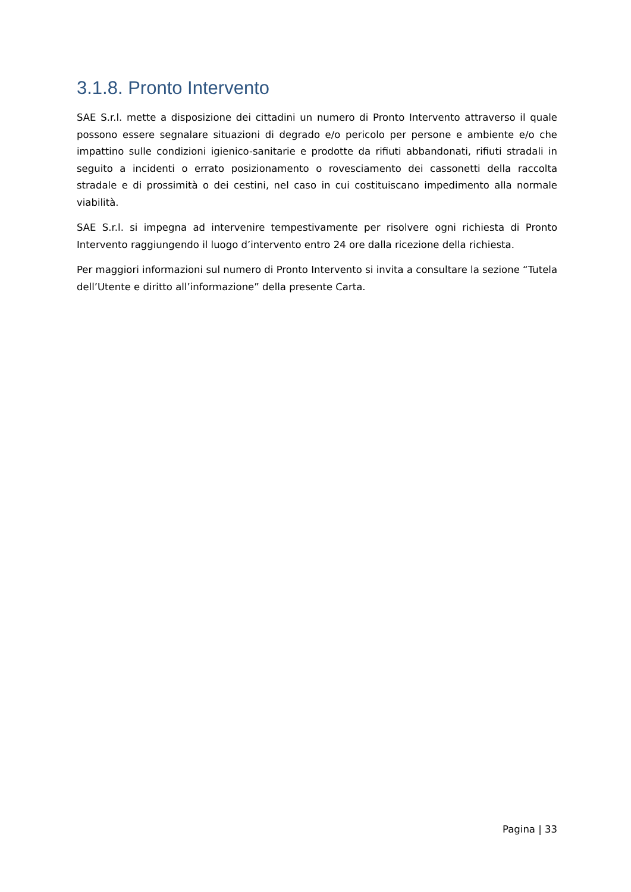3.1.8. Pronto Intervento
SAE S.r.l. mette a disposizione dei cittadini un numero di Pronto Intervento attraverso il quale possono essere segnalare situazioni di degrado e/o pericolo per persone e ambiente e/o che impattino sulle condizioni igienico-sanitarie e prodotte da rifiuti abbandonati, rifiuti stradali in seguito a incidenti o errato posizionamento o rovesciamento dei cassonetti della raccolta stradale e di prossimità o dei cestini, nel caso in cui costituiscano impedimento alla normale viabilità.
SAE S.r.l. si impegna ad intervenire tempestivamente per risolvere ogni richiesta di Pronto Intervento raggiungendo il luogo d’intervento entro 24 ore dalla ricezione della richiesta.
Per maggiori informazioni sul numero di Pronto Intervento si invita a consultare la sezione “Tutela dell’Utente e diritto all’informazione” della presente Carta.
Pagina | 33